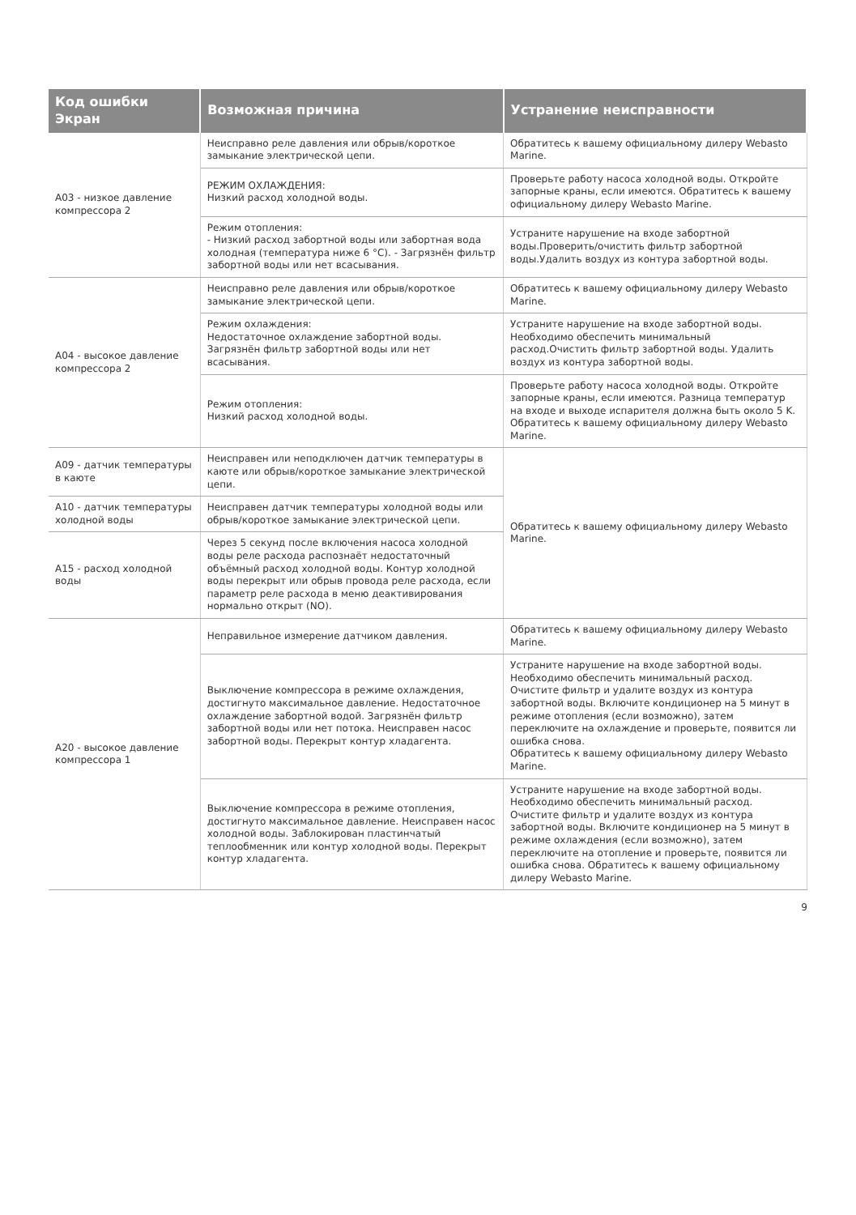| Код ошибки Экран | Возможная причина | Устранение неисправности |
| --- | --- | --- |
| A03 - низкое давление компрессора 2 | Неисправно реле давления или обрыв/короткое замыкание электрической цепи. | Обратитесь к вашему официальному дилеру Webasto Marine. |
| | РЕЖИМ ОХЛАЖДЕНИЯ: Низкий расход холодной воды. | Проверьте работу насоса холодной воды. Откройте запорные краны, если имеются. Обратитесь к вашему официальному дилеру Webasto Marine. |
| | Режим отопления: - Низкий расход забортной воды или забортная вода холодная (температура ниже 6 °C). - Загрязнён фильтр забортной воды или нет всасывания. | Устраните нарушение на входе забортной воды.Проверить/очистить фильтр забортной воды.Удалить воздух из контура забортной воды. |
| A04 - высокое давление компрессора 2 | Неисправно реле давления или обрыв/короткое замыкание электрической цепи. | Обратитесь к вашему официальному дилеру Webasto Marine. |
| | Режим охлаждения: Недостаточное охлаждение забортной воды. Загрязнён фильтр забортной воды или нет всасывания. | Устраните нарушение на входе забортной воды. Необходимо обеспечить минимальный расход.Очистить фильтр забортной воды. Удалить воздух из контура забортной воды. |
| | Режим отопления: Низкий расход холодной воды. | Проверьте работу насоса холодной воды. Откройте запорные краны, если имеются. Разница температур на входе и выходе испарителя должна быть около 5 K. Обратитесь к вашему официальному дилеру Webasto Marine. |
| A09 - датчик температуры в каюте | Неисправен или неподключен датчик температуры в каюте или обрыв/короткое замыкание электрической цепи. | Обратитесь к вашему официальному дилеру Webasto Marine. |
| A10 - датчик температуры холодной воды | Неисправен датчик температуры холодной воды или обрыв/короткое замыкание электрической цепи. | |
| A15 - расход холодной воды | Через 5 секунд после включения насоса холодной воды реле расхода распознаёт недостаточный объёмный расход холодной воды. Контур холодной воды перекрыт или обрыв провода реле расхода, если параметр реле расхода в меню деактивирования нормально открыт (NO). | |
| A20 - высокое давление компрессора 1 | Неправильное измерение датчиком давления. | Обратитесь к вашему официальному дилеру Webasto Marine. |
| | Выключение компрессора в режиме охлаждения, достигнуто максимальное давление. Недостаточное охлаждение забортной водой. Загрязнён фильтр забортной воды или нет потока. Неисправен насос забортной воды. Перекрыт контур хладагента. | Устраните нарушение на входе забортной воды. Необходимо обеспечить минимальный расход. Очистите фильтр и удалите воздух из контура забортной воды. Включите кондиционер на 5 минут в режиме отопления (если возможно), затем переключите на охлаждение и проверьте, появится ли ошибка снова. Обратитесь к вашему официальному дилеру Webasto Marine. |
| | Выключение компрессора в режиме отопления, достигнуто максимальное давление. Неисправен насос холодной воды. Заблокирован пластинчатый теплообменник или контур холодной воды. Перекрыт контур хладагента. | Устраните нарушение на входе забортной воды. Необходимо обеспечить минимальный расход. Очистите фильтр и удалите воздух из контура забортной воды. Включите кондиционер на 5 минут в режиме охлаждения (если возможно), затем переключите на отопление и проверьте, появится ли ошибка снова. Обратитесь к вашему официальному дилеру Webasto Marine. |
9